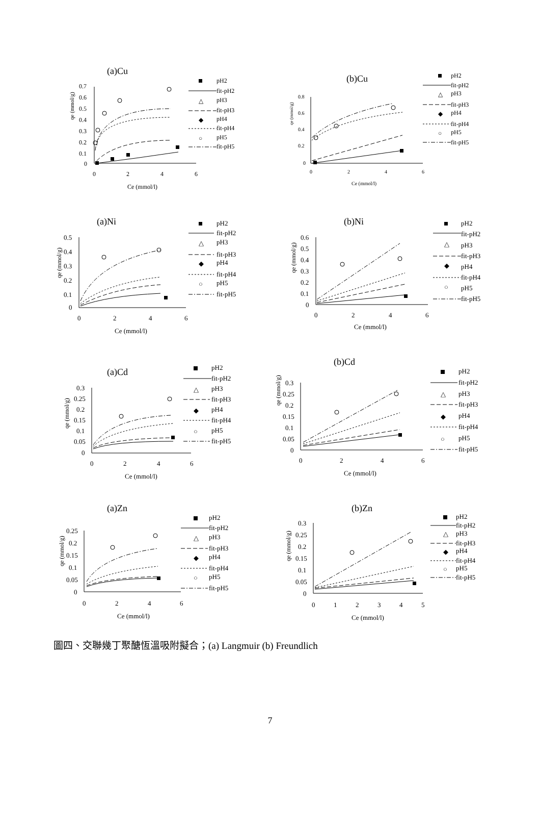(a)Cu
qe (mmol/g)
0.7
0.6
0.5
0.4
0.3
0.2
0.1
0
0
2
4
6
Ce (mmol/l)
pH2
fit-pH2
△
pH3
fit-pH3
◆
pH4
fit-pH4
○
pH5
fit-pH5
(b)Cu
qe (mmol/g)
0.8
0.6
0.4
0.2
0
0
2
4
6
Ce (mmol/l)
pH2
fit-pH2
△
pH3
fit-pH3
◆
pH4
fit-pH4
○
pH5
fit-pH5
(a)Ni
qe (mmol/g)
0.5
0.4
0.3
0.2
0.1
0
0
2
4
6
Ce (mmol/l)
pH2
fit-pH2
△
pH3
fit-pH3
◆
pH4
fit-pH4
○
pH5
fit-pH5
(b)Ni
qe (mmol/g)
0.6
0.5
0.4
0.3
0.2
0.1
0
0
2
4
6
Ce (mmol/l)
pH2
fit-pH2
△
pH3
fit-pH3
◆
pH4
fit-pH4
○
pH5
fit-pH5
(a)Cd
qe (mmol/g)
0.3
0.25
0.2
0.15
0.1
0.05
0
0
2
4
6
Ce (mmol/l)
pH2
fit-pH2
△
pH3
fit-pH3
◆
pH4
fit-pH4
○
pH5
fit-pH5
(b)Cd
qe (mmol/g)
0.3
0.25
0.2
0.15
0.1
0.05
0
0
2
4
6
Ce (mmol/l)
pH2
fit-pH2
△
pH3
fit-pH3
◆
pH4
fit-pH4
○
pH5
fit-pH5
(a)Zn
qe (mmol/g)
0.25
0.2
0.15
0.1
0.05
0
0
2
4
6
Ce (mmol/l)
pH2
fit-pH2
△
pH3
fit-pH3
◆
pH4
fit-pH4
○
pH5
fit-pH5
(b)Zn
qe (mmol/g)
0.3
0.25
0.2
0.15
0.1
0.05
0
0
1
2
3
4
5
Ce (mmol/l)
pH2
fit-pH2
△
pH3
fit-pH3
◆
pH4
fit-pH4
○
pH5
fit-pH5
圖四、交聯幾丁聚醣恆溫吸附擬合；(a) Langmuir (b) Freundlich
7